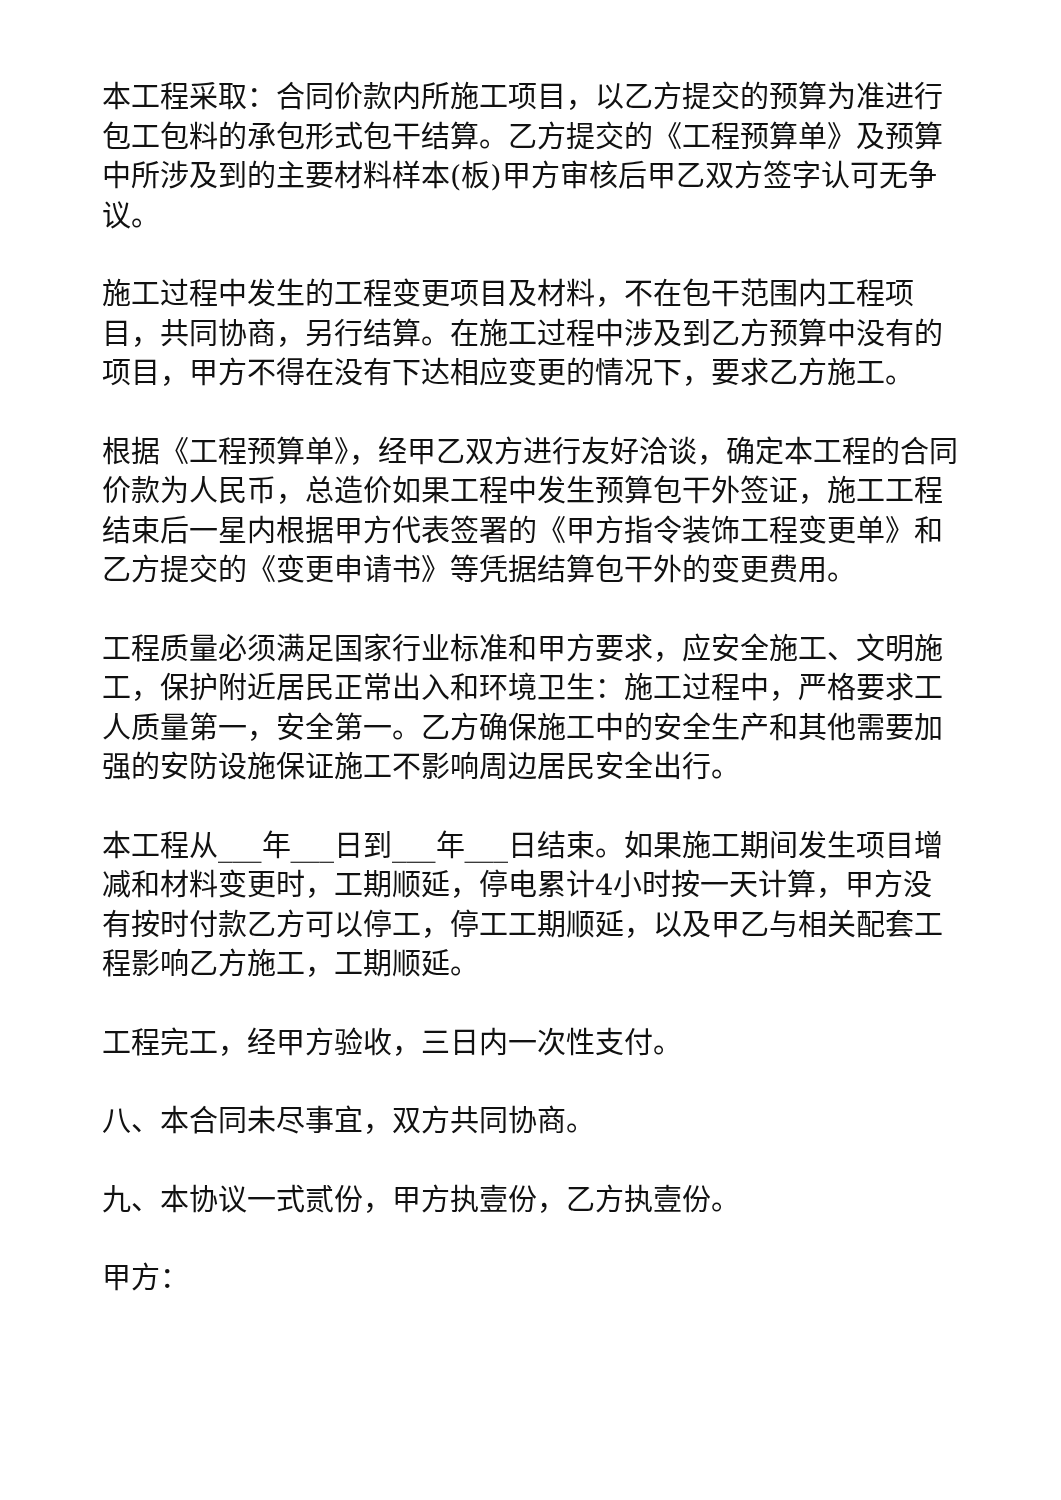本工程采取：合同价款内所施工项目，以乙方提交的预算为准进行包工包料的承包形式包干结算。乙方提交的《工程预算单》及预算中所涉及到的主要材料样本(板)甲方审核后甲乙双方签字认可无争议。
施工过程中发生的工程变更项目及材料，不在包干范围内工程项目，共同协商，另行结算。在施工过程中涉及到乙方预算中没有的项目，甲方不得在没有下达相应变更的情况下，要求乙方施工。
根据《工程预算单》，经甲乙双方进行友好洽谈，确定本工程的合同价款为人民币，总造价如果工程中发生预算包干外签证，施工工程结束后一星内根据甲方代表签署的《甲方指令装饰工程变更单》和乙方提交的《变更申请书》等凭据结算包干外的变更费用。
工程质量必须满足国家行业标准和甲方要求，应安全施工、文明施工，保护附近居民正常出入和环境卫生：施工过程中，严格要求工人质量第一，安全第一。乙方确保施工中的安全生产和其他需要加强的安防设施保证施工不影响周边居民安全出行。
本工程从___年___日到___年___日结束。如果施工期间发生项目增减和材料变更时，工期顺延，停电累计4小时按一天计算，甲方没有按时付款乙方可以停工，停工工期顺延，以及甲乙与相关配套工程影响乙方施工，工期顺延。
工程完工，经甲方验收，三日内一次性支付。
八、本合同未尽事宜，双方共同协商。
九、本协议一式贰份，甲方执壹份，乙方执壹份。
甲方：